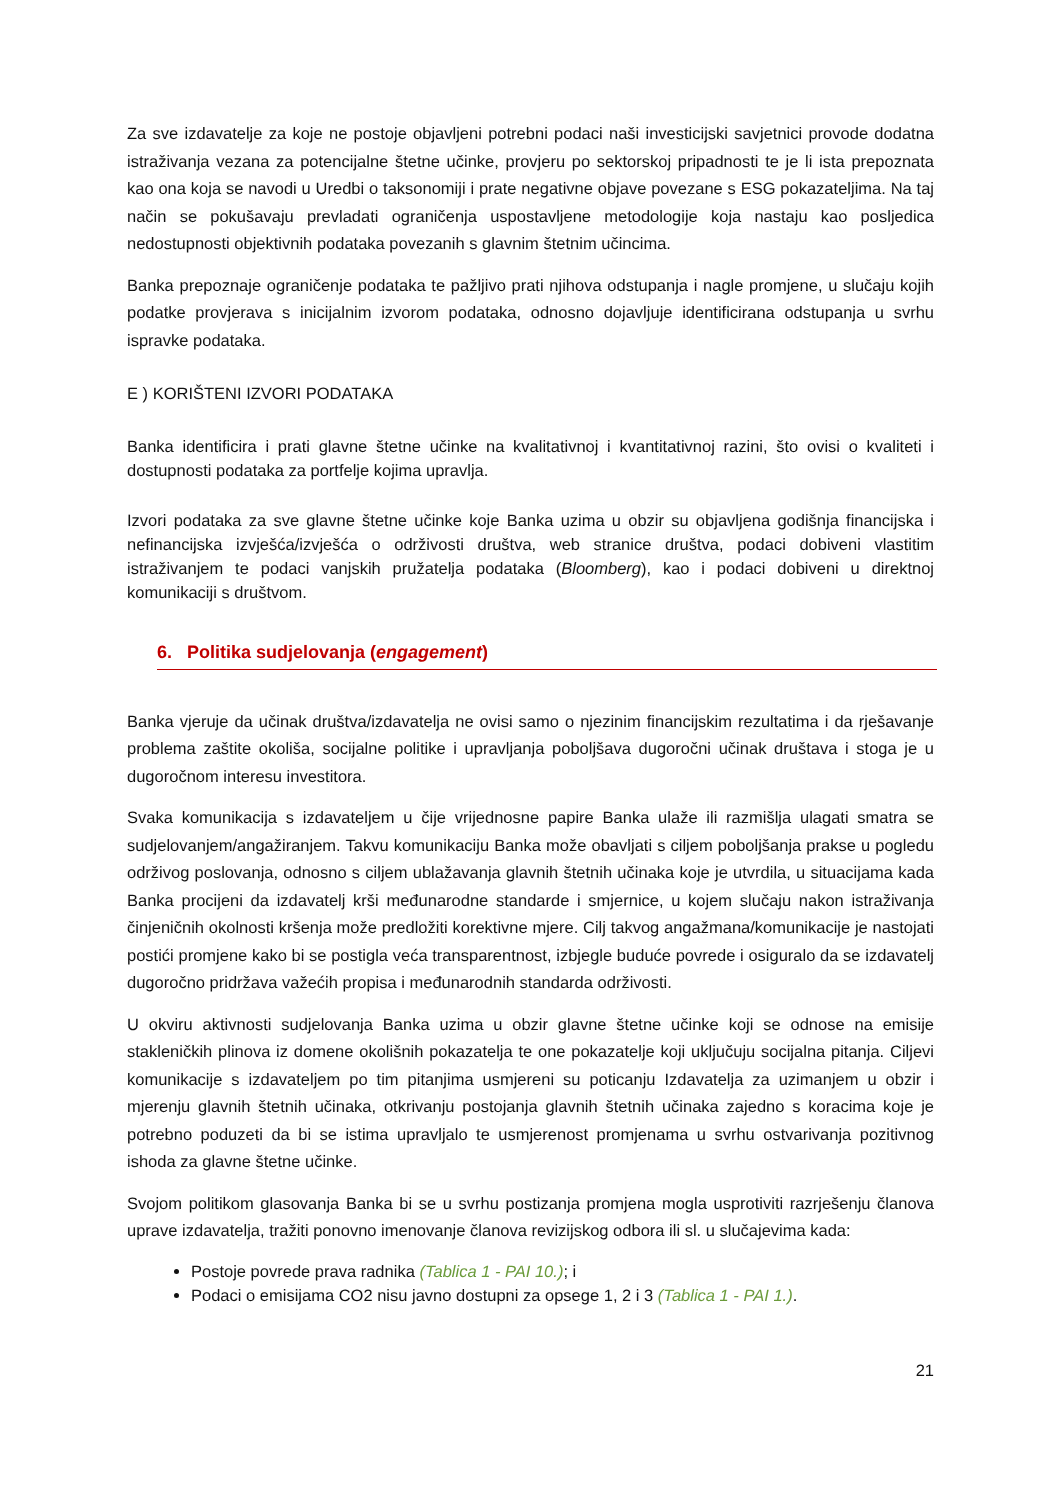Za sve izdavatelje za koje ne postoje objavljeni potrebni podaci naši investicijski savjetnici provode dodatna istraživanja vezana za potencijalne štetne učinke, provjeru po sektorskoj pripadnosti te je li ista prepoznata kao ona koja se navodi u Uredbi o taksonomiji i prate negativne objave povezane s ESG pokazateljima. Na taj način se pokušavaju prevladati ograničenja uspostavljene metodologije koja nastaju kao posljedica nedostupnosti objektivnih podataka povezanih s glavnim štetnim učincima.
Banka prepoznaje ograničenje podataka te pažljivo prati njihova odstupanja i nagle promjene, u slučaju kojih podatke provjerava s inicijalnim izvorom podataka, odnosno dojavljuje identificirana odstupanja u svrhu ispravke podataka.
E ) KORIŠTENI IZVORI PODATAKA
Banka identificira i prati glavne štetne učinke na kvalitativnoj i kvantitativnoj razini, što ovisi o kvaliteti i dostupnosti podataka za portfelje kojima upravlja.
Izvori podataka za sve glavne štetne učinke koje Banka uzima u obzir su objavljena godišnja financijska i nefinancijska izvješća/izvješća o održivosti društva, web stranice društva, podaci dobiveni vlastitim istraživanjem te podaci vanjskih pružatelja podataka (Bloomberg), kao i podaci dobiveni u direktnoj komunikaciji s društvom.
6. Politika sudjelovanja (engagement)
Banka vjeruje da učinak društva/izdavatelja ne ovisi samo o njezinim financijskim rezultatima i da rješavanje problema zaštite okoliša, socijalne politike i upravljanja poboljšava dugoročni učinak društava i stoga je u dugoročnom interesu investitora.
Svaka komunikacija s izdavateljem u čije vrijednosne papire Banka ulaže ili razmišlja ulagati smatra se sudjelovanjem/angažiranjem. Takvu komunikaciju Banka može obavljati s ciljem poboljšanja prakse u pogledu održivog poslovanja, odnosno s ciljem ublažavanja glavnih štetnih učinaka koje je utvrdila, u situacijama kada Banka procijeni da izdavatelj krši međunarodne standarde i smjernice, u kojem slučaju nakon istraživanja činjeničnih okolnosti kršenja može predložiti korektivne mjere. Cilj takvog angažmana/komunikacije je nastojati postići promjene kako bi se postigla veća transparentnost, izbjegle buduće povrede i osiguralo da se izdavatelj dugoročno pridržava važećih propisa i međunarodnih standarda održivosti.
U okviru aktivnosti sudjelovanja Banka uzima u obzir glavne štetne učinke koji se odnose na emisije stakleničkih plinova iz domene okolišnih pokazatelja te one pokazatelje koji uključuju socijalna pitanja. Ciljevi komunikacije s izdavateljem po tim pitanjima usmjereni su poticanju Izdavatelja za uzimanjem u obzir i mjerenju glavnih štetnih učinaka, otkrivanju postojanja glavnih štetnih učinaka zajedno s koracima koje je potrebno poduzeti da bi se istima upravljalo te usmjerenost promjenama u svrhu ostvarivanja pozitivnog ishoda za glavne štetne učinke.
Svojom politikom glasovanja Banka bi se u svrhu postizanja promjena mogla usprotiviti razrješenju članova uprave izdavatelja, tražiti ponovno imenovanje članova revizijskog odbora ili sl. u slučajevima kada:
Postoje povrede prava radnika (Tablica 1 - PAI 10.); i
Podaci o emisijama CO2 nisu javno dostupni za opsege 1, 2 i 3 (Tablica 1 - PAI 1.).
21